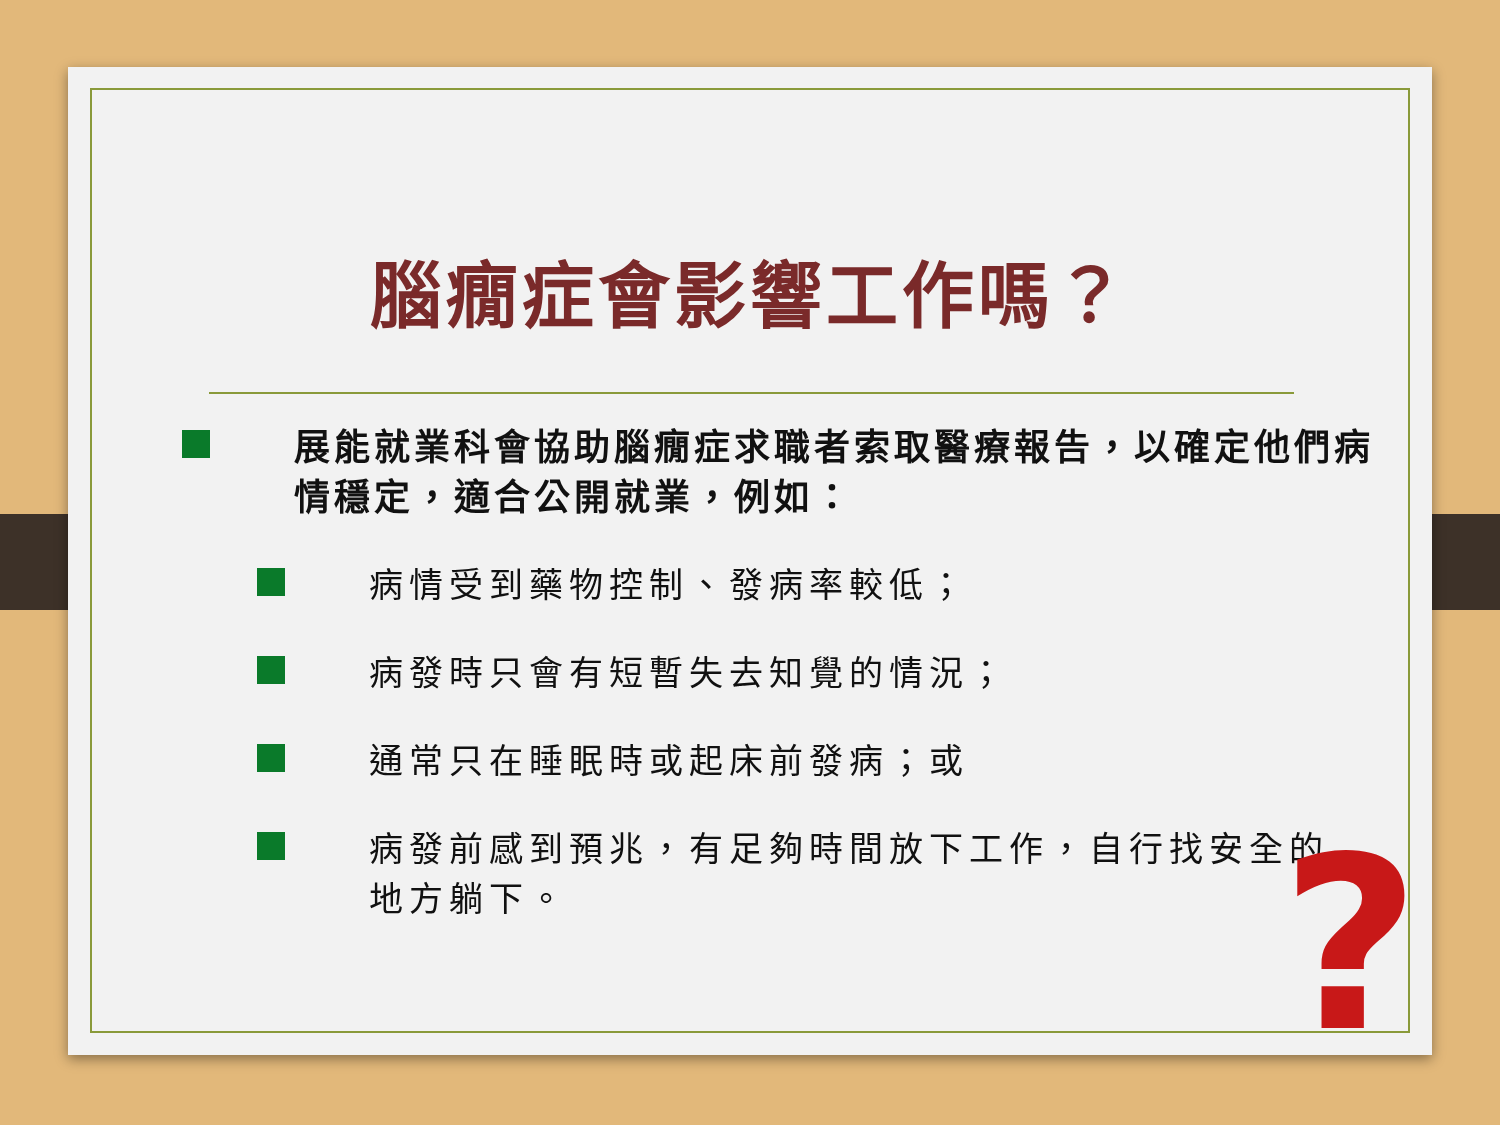腦癇症會影響工作嗎？
展能就業科會協助腦癇症求職者索取醫療報告，以確定他們病情穩定，適合公開就業，例如：
病情受到藥物控制、發病率較低；
病發時只會有短暫失去知覺的情況；
通常只在睡眠時或起床前發病；或
病發前感到預兆，有足夠時間放下工作，自行找安全的地方躺下。
?